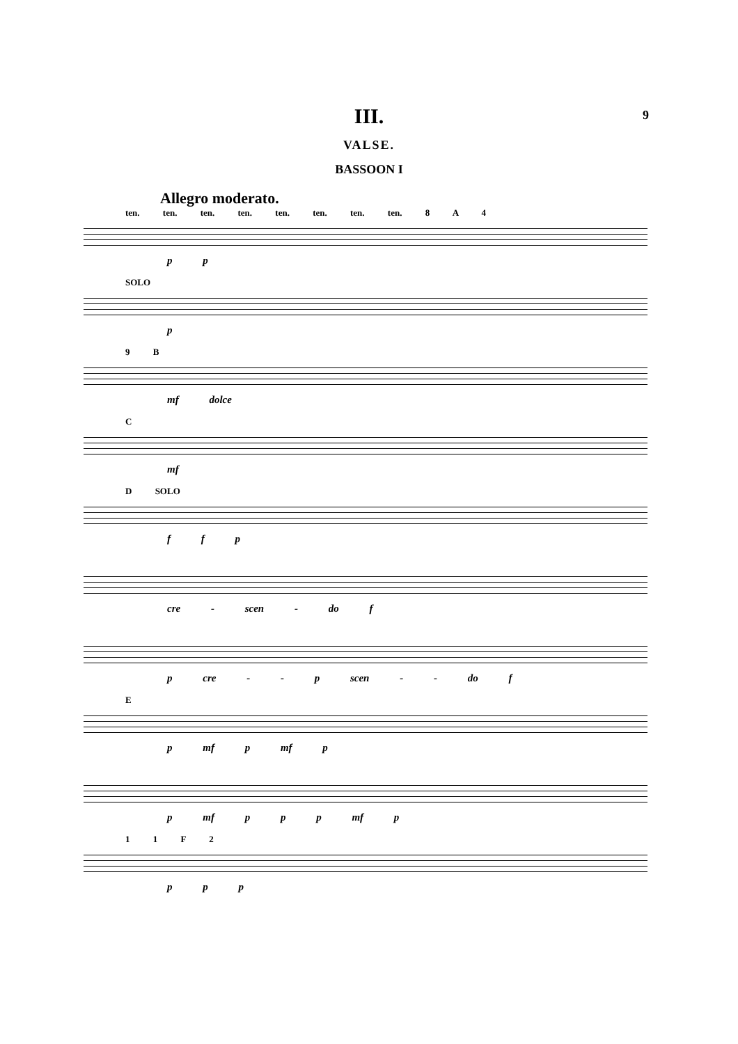9
III.
VALSE.
BASSOON I
Allegro moderato.
ten. ten. ten. ten. ten. ten. ten. ten. 8 A 4
p p
SOLO
p
9 B
mf dolce
C
mf
D SOLO
f f p
cre - scen - do f
p cre - - p scen - - do f
E
p mf p mf p
p mf p p p mf p
1 1 F 2
p p p